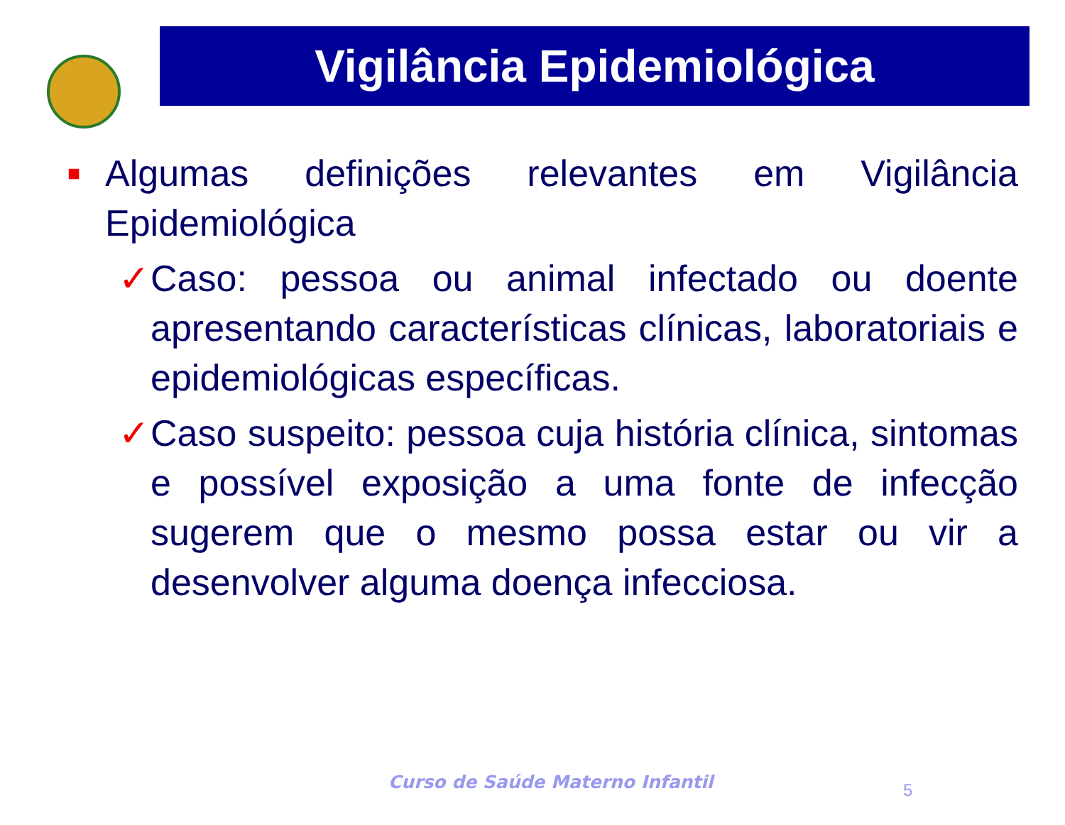Vigilância Epidemiológica
■
Algumas definições relevantes em Vigilância Epidemiológica
✓ Caso: pessoa ou animal infectado ou doente apresentando características clínicas, laboratoriais e epidemiológicas específicas.
✓ Caso suspeito: pessoa cuja história clínica, sintomas e possível exposição a uma fonte de infecção sugerem que o mesmo possa estar ou vir a desenvolver alguma doença infecciosa.
Curso de Saúde Materno Infantil
5